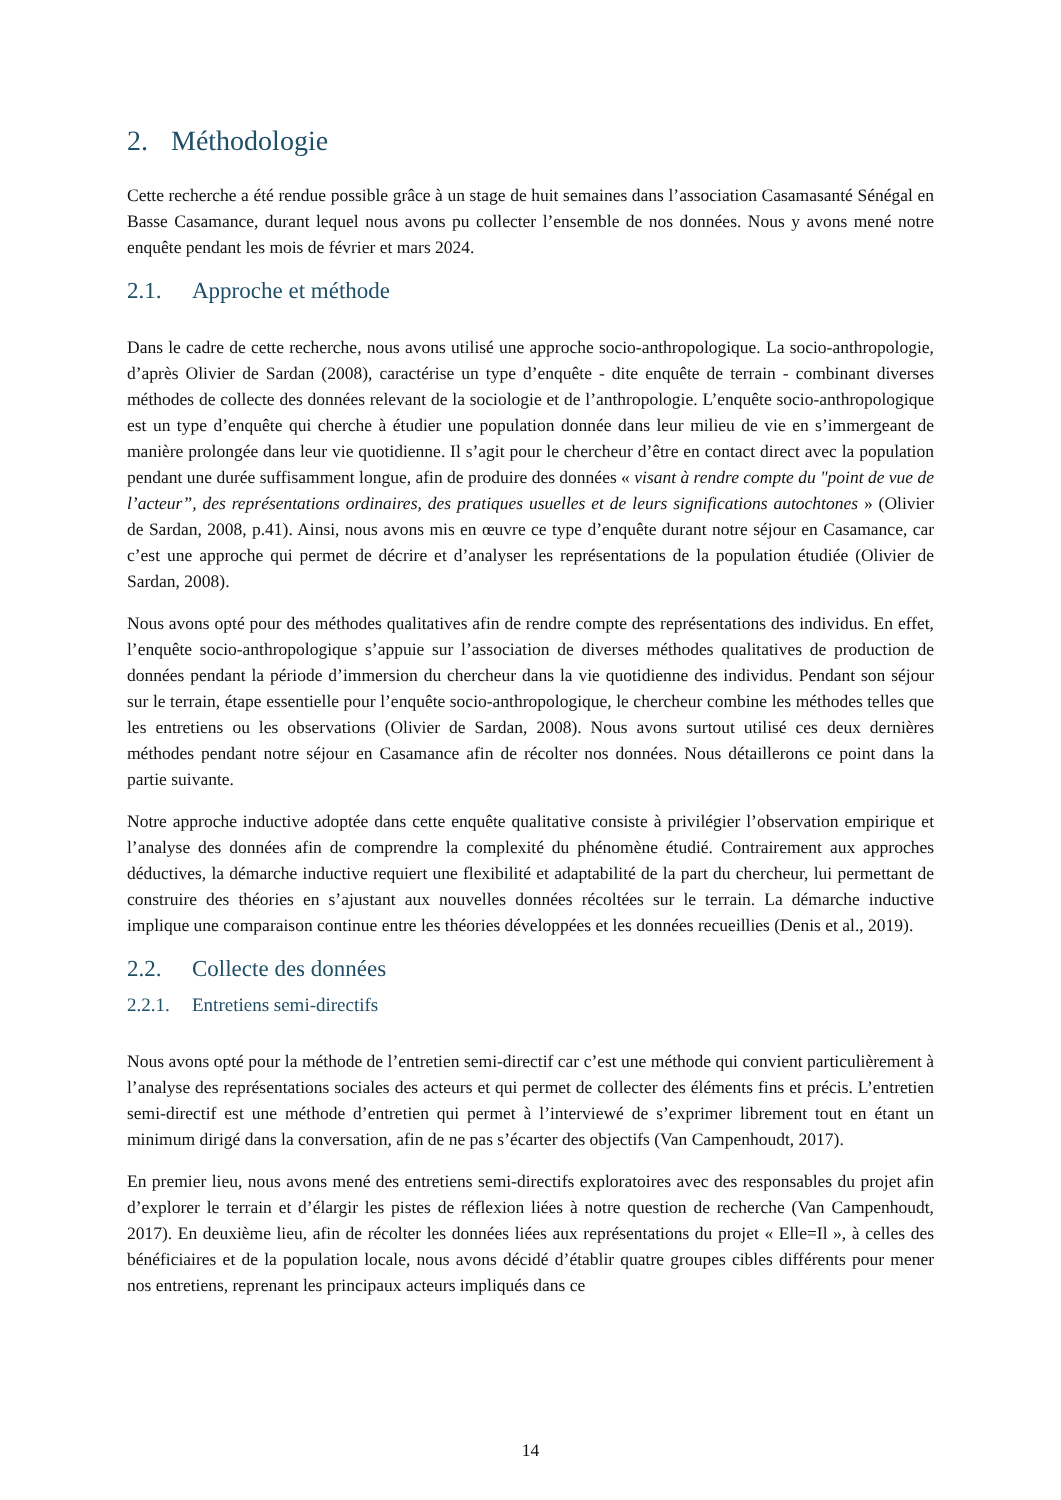2. Méthodologie
Cette recherche a été rendue possible grâce à un stage de huit semaines dans l’association Casamasanté Sénégal en Basse Casamance, durant lequel nous avons pu collecter l’ensemble de nos données. Nous y avons mené notre enquête pendant les mois de février et mars 2024.
2.1. Approche et méthode
Dans le cadre de cette recherche, nous avons utilisé une approche socio-anthropologique. La socio-anthropologie, d’après Olivier de Sardan (2008), caractérise un type d’enquête - dite enquête de terrain - combinant diverses méthodes de collecte des données relevant de la sociologie et de l’anthropologie. L’enquête socio-anthropologique est un type d’enquête qui cherche à étudier une population donnée dans leur milieu de vie en s’immergeant de manière prolongée dans leur vie quotidienne. Il s’agit pour le chercheur d’être en contact direct avec la population pendant une durée suffisamment longue, afin de produire des données « visant à rendre compte du "point de vue de l’acteur”, des représentations ordinaires, des pratiques usuelles et de leurs significations autochtones » (Olivier de Sardan, 2008, p.41). Ainsi, nous avons mis en œuvre ce type d’enquête durant notre séjour en Casamance, car c’est une approche qui permet de décrire et d’analyser les représentations de la population étudiée (Olivier de Sardan, 2008).
Nous avons opté pour des méthodes qualitatives afin de rendre compte des représentations des individus. En effet, l’enquête socio-anthropologique s’appuie sur l’association de diverses méthodes qualitatives de production de données pendant la période d’immersion du chercheur dans la vie quotidienne des individus. Pendant son séjour sur le terrain, étape essentielle pour l’enquête socio-anthropologique, le chercheur combine les méthodes telles que les entretiens ou les observations (Olivier de Sardan, 2008). Nous avons surtout utilisé ces deux dernières méthodes pendant notre séjour en Casamance afin de récolter nos données. Nous détaillerons ce point dans la partie suivante.
Notre approche inductive adoptée dans cette enquête qualitative consiste à privilégier l’observation empirique et l’analyse des données afin de comprendre la complexité du phénomène étudié. Contrairement aux approches déductives, la démarche inductive requiert une flexibilité et adaptabilité de la part du chercheur, lui permettant de construire des théories en s’ajustant aux nouvelles données récoltées sur le terrain. La démarche inductive implique une comparaison continue entre les théories développées et les données recueillies (Denis et al., 2019).
2.2. Collecte des données
2.2.1. Entretiens semi-directifs
Nous avons opté pour la méthode de l’entretien semi-directif car c’est une méthode qui convient particulièrement à l’analyse des représentations sociales des acteurs et qui permet de collecter des éléments fins et précis. L’entretien semi-directif est une méthode d’entretien qui permet à l’interviewé de s’exprimer librement tout en étant un minimum dirigé dans la conversation, afin de ne pas s’écarter des objectifs (Van Campenhoudt, 2017).
En premier lieu, nous avons mené des entretiens semi-directifs exploratoires avec des responsables du projet afin d’explorer le terrain et d’élargir les pistes de réflexion liées à notre question de recherche (Van Campenhoudt, 2017). En deuxième lieu, afin de récolter les données liées aux représentations du projet « Elle=Il », à celles des bénéficiaires et de la population locale, nous avons décidé d’établir quatre groupes cibles différents pour mener nos entretiens, reprenant les principaux acteurs impliqués dans ce
14